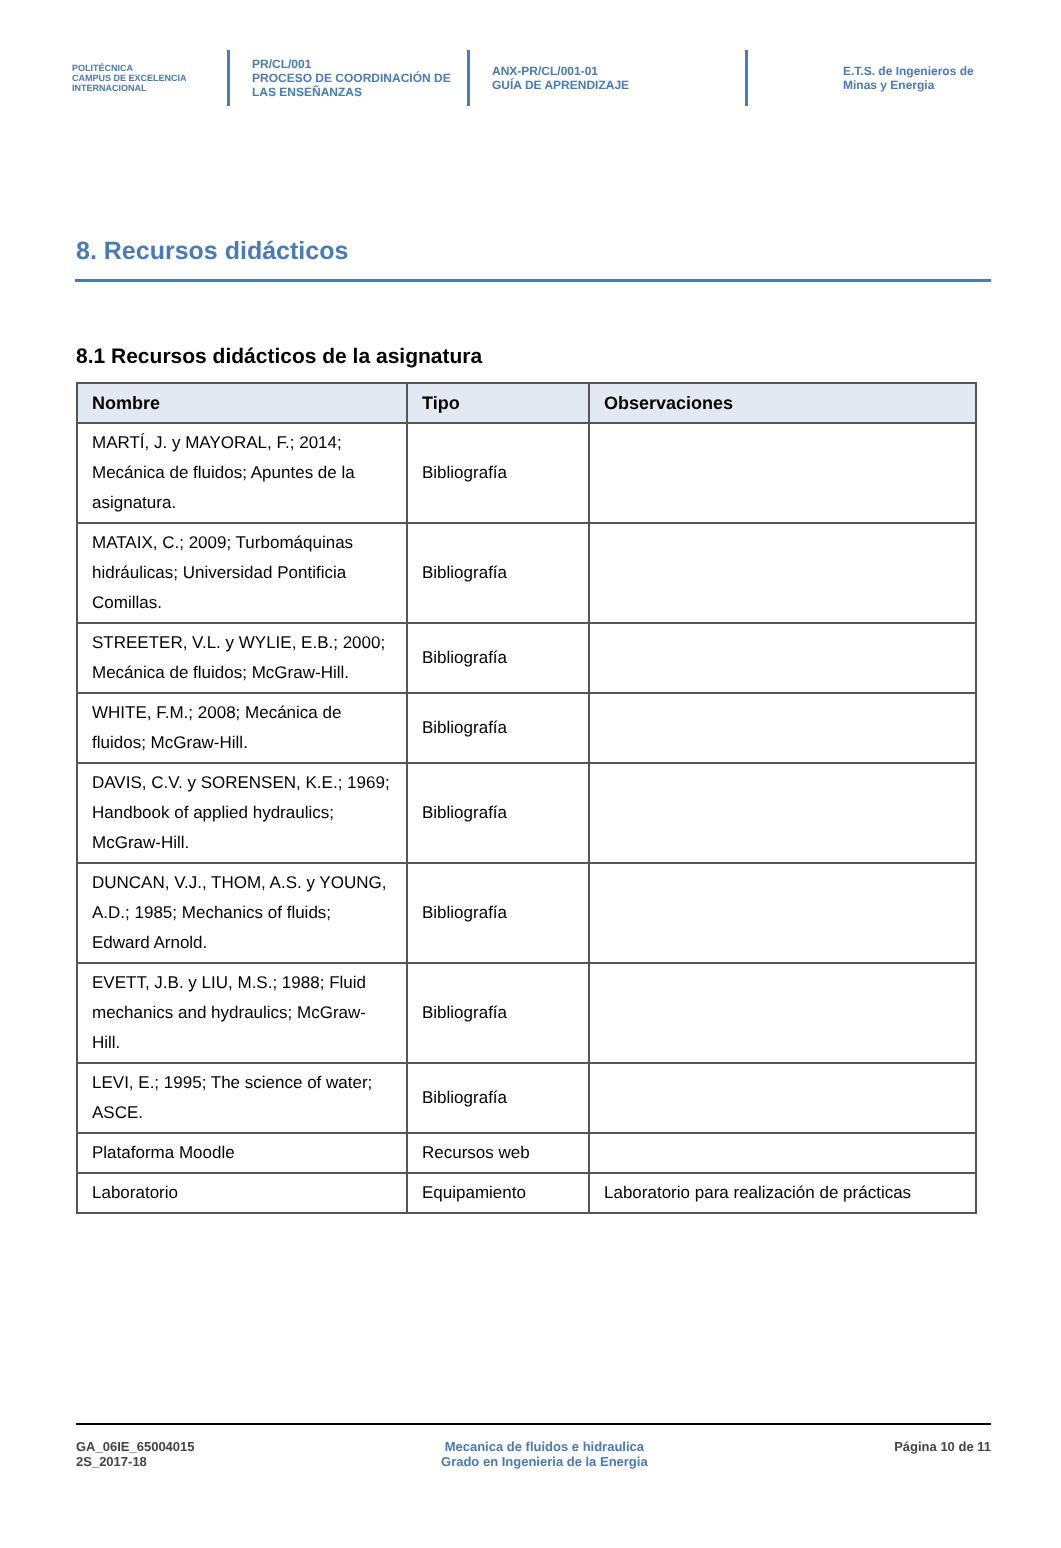POLITÉCNICA
CAMPUS DE EXCELENCIA INTERNACIONAL
PR/CL/001
PROCESO DE COORDINACIÓN DE
LAS ENSEÑANZAS
ANX-PR/CL/001-01
GUÍA DE APRENDIZAJE
E.T.S. de Ingenieros de
Minas y Energia
8. Recursos didácticos
8.1 Recursos didácticos de la asignatura
| Nombre | Tipo | Observaciones |
| --- | --- | --- |
| MARTÍ, J. y MAYORAL, F.; 2014; Mecánica de fluidos; Apuntes de la asignatura. | Bibliografía | |
| MATAIX, C.; 2009; Turbomáquinas hidráulicas; Universidad Pontificia Comillas. | Bibliografía | |
| STREETER, V.L. y WYLIE, E.B.; 2000; Mecánica de fluidos; McGraw-Hill. | Bibliografía | |
| WHITE, F.M.; 2008; Mecánica de fluidos; McGraw-Hill. | Bibliografía | |
| DAVIS, C.V. y SORENSEN, K.E.; 1969; Handbook of applied hydraulics; McGraw-Hill. | Bibliografía | |
| DUNCAN, V.J., THOM, A.S. y YOUNG, A.D.; 1985; Mechanics of fluids; Edward Arnold. | Bibliografía | |
| EVETT, J.B. y LIU, M.S.; 1988; Fluid mechanics and hydraulics; McGraw-Hill. | Bibliografía | |
| LEVI, E.; 1995; The science of water; ASCE. | Bibliografía | |
| Plataforma Moodle | Recursos web | |
| Laboratorio | Equipamiento | Laboratorio para realización de prácticas |
GA_06IE_65004015
2S_2017-18
Mecanica de fluidos e hidraulica
Grado en Ingenieria de la Energia
Página 10 de 11